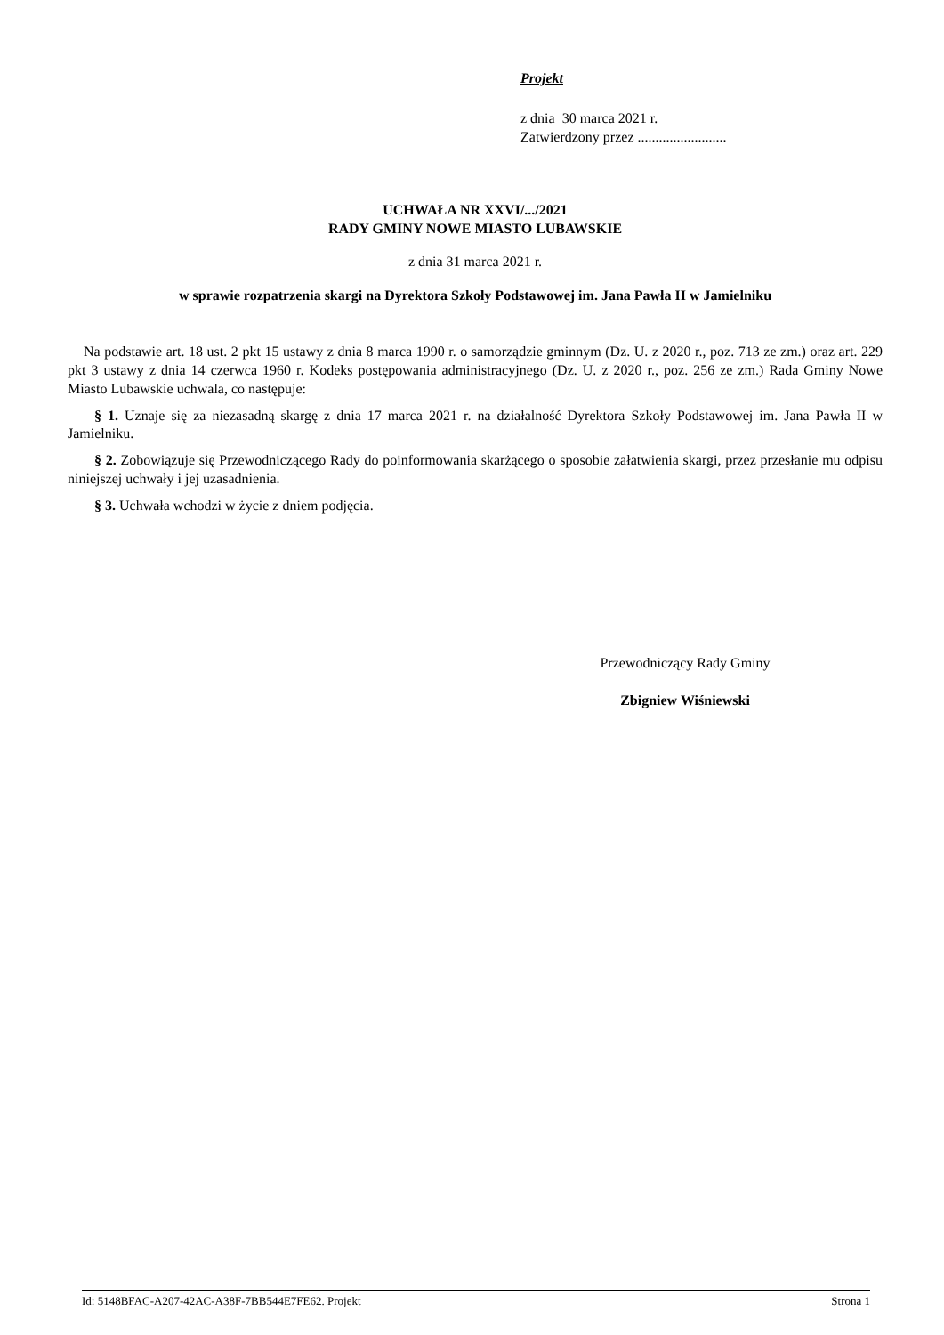Projekt
z dnia 30 marca 2021 r.
Zatwierdzony przez .........................
UCHWAŁA NR XXVI/.../2021
RADY GMINY NOWE MIASTO LUBAWSKIE
z dnia 31 marca 2021 r.
w sprawie rozpatrzenia skargi na Dyrektora Szkoły Podstawowej im. Jana Pawła II w Jamielniku
Na podstawie art. 18 ust. 2 pkt 15 ustawy z dnia 8 marca 1990 r. o samorządzie gminnym (Dz. U. z 2020 r., poz. 713 ze zm.) oraz art. 229 pkt 3 ustawy z dnia 14 czerwca 1960 r. Kodeks postępowania administracyjnego (Dz. U. z 2020 r., poz. 256 ze zm.) Rada Gminy Nowe Miasto Lubawskie uchwala, co następuje:
§ 1. Uznaje się za niezasadną skargę z dnia 17 marca 2021 r. na działalność Dyrektora Szkoły Podstawowej im. Jana Pawła II w Jamielniku.
§ 2. Zobowiązuje się Przewodniczącego Rady do poinformowania skarżącego o sposobie załatwienia skargi, przez przesłanie mu odpisu niniejszej uchwały i jej uzasadnienia.
§ 3. Uchwała wchodzi w życie z dniem podjęcia.
Przewodniczący Rady Gminy
Zbigniew Wiśniewski
Id: 5148BFAC-A207-42AC-A38F-7BB544E7FE62. Projekt Strona 1